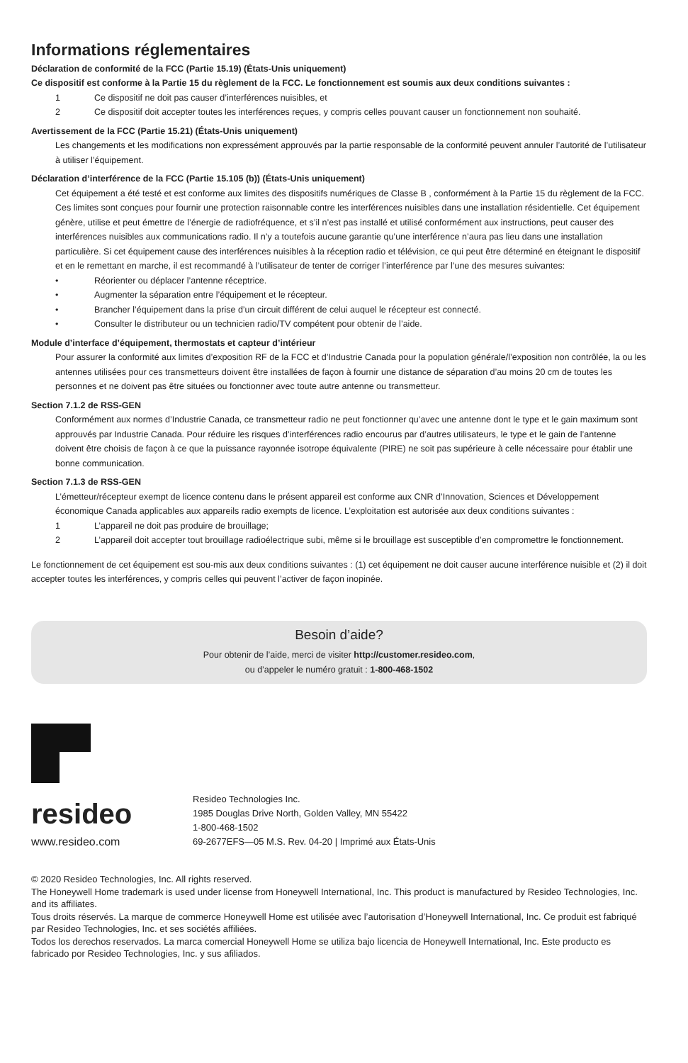Informations réglementaires
Déclaration de conformité de la FCC (Partie 15.19) (États-Unis uniquement)
Ce dispositif est conforme à la Partie 15 du règlement de la FCC. Le fonctionnement est soumis aux deux conditions suivantes :
1 Ce dispositif ne doit pas causer d’interférences nuisibles, et
2 Ce dispositif doit accepter toutes les interférences reçues, y compris celles pouvant causer un fonctionnement non souhaité.
Avertissement de la FCC (Partie 15.21) (États-Unis uniquement)
Les changements et les modifications non expressément approuvés par la partie responsable de la conformité peuvent annuler l’autorité de l’utilisateur à utiliser l’équipement.
Déclaration d’interférence de la FCC (Partie 15.105 (b)) (États-Unis uniquement)
Cet équipement a été testé et est conforme aux limites des dispositifs numériques de Classe B , conformément à la Partie 15 du règlement de la FCC. Ces limites sont conçues pour fournir une protection raisonnable contre les interférences nuisibles dans une installation résidentielle. Cet équipement génère, utilise et peut émettre de l’énergie de radiofréquence, et s’il n’est pas installé et utilisé conformément aux instructions, peut causer des interférences nuisibles aux communications radio. Il n’y a toutefois aucune garantie qu’une interférence n’aura pas lieu dans une installation particulière. Si cet équipement cause des interférences nuisibles à la réception radio et télévision, ce qui peut être déterminé en éteignant le dispositif et en le remettant en marche, il est recommandé à l’utilisateur de tenter de corriger l’interférence par l’une des mesures suivantes:
• Réorienter ou déplacer l’antenne réceptrice.
• Augmenter la séparation entre l’équipement et le récepteur.
• Brancher l’équipement dans la prise d’un circuit différent de celui auquel le récepteur est connecté.
• Consulter le distributeur ou un technicien radio/TV compétent pour obtenir de l’aide.
Module d’interface d’équipement, thermostats et capteur d’intérieur
Pour assurer la conformité aux limites d’exposition RF de la FCC et d’Industrie Canada pour la population générale/l’exposition non contrôlée, la ou les antennes utilisées pour ces transmetteurs doivent être installées de façon à fournir une distance de séparation d’au moins 20 cm de toutes les personnes et ne doivent pas être situées ou fonctionner avec toute autre antenne ou transmetteur.
Section 7.1.2 de RSS-GEN
Conformément aux normes d’Industrie Canada, ce transmetteur radio ne peut fonctionner qu’avec une antenne dont le type et le gain maximum sont approuvés par Industrie Canada. Pour réduire les risques d’interférences radio encourus par d’autres utilisateurs, le type et le gain de l’antenne doivent être choisis de façon à ce que la puissance rayonnée isotrope équivalente (PIRE) ne soit pas supérieure à celle nécessaire pour établir une bonne communication.
Section 7.1.3 de RSS-GEN
L’émetteur/récepteur exempt de licence contenu dans le présent appareil est conforme aux CNR d’Innovation, Sciences et Développement économique Canada applicables aux appareils radio exempts de licence. L’exploitation est autorisée aux deux conditions suivantes :
1 L’appareil ne doit pas produire de brouillage;
2 L’appareil doit accepter tout brouillage radioélectrique subi, même si le brouillage est susceptible d’en compromettre le fonctionnement.
Le fonctionnement de cet équipement est sou-mis aux deux conditions suivantes : (1) cet équipement ne doit causer aucune interférence nuisible et (2) il doit accepter toutes les interférences, y compris celles qui peuvent l’activer de façon inopinée.
Besoin d’aide?
Pour obtenir de l’aide, merci de visiter http://customer.resideo.com,
ou d’appeler le numéro gratuit : 1-800-468-1502
resideo
www.resideo.com
Resideo Technologies Inc.
1985 Douglas Drive North, Golden Valley, MN 55422
1-800-468-1502
69-2677EFS—05 M.S. Rev. 04-20 | Imprimé aux États-Unis
© 2020 Resideo Technologies, Inc. All rights reserved.
The Honeywell Home trademark is used under license from Honeywell International, Inc. This product is manufactured by Resideo Technologies, Inc. and its affiliates.
Tous droits réservés. La marque de commerce Honeywell Home est utilisée avec l’autorisation d’Honeywell International, Inc. Ce produit est fabriqué par Resideo Technologies, Inc. et ses sociétés affiliées.
Todos los derechos reservados. La marca comercial Honeywell Home se utiliza bajo licencia de Honeywell International, Inc. Este producto es fabricado por Resideo Technologies, Inc. y sus afiliados.